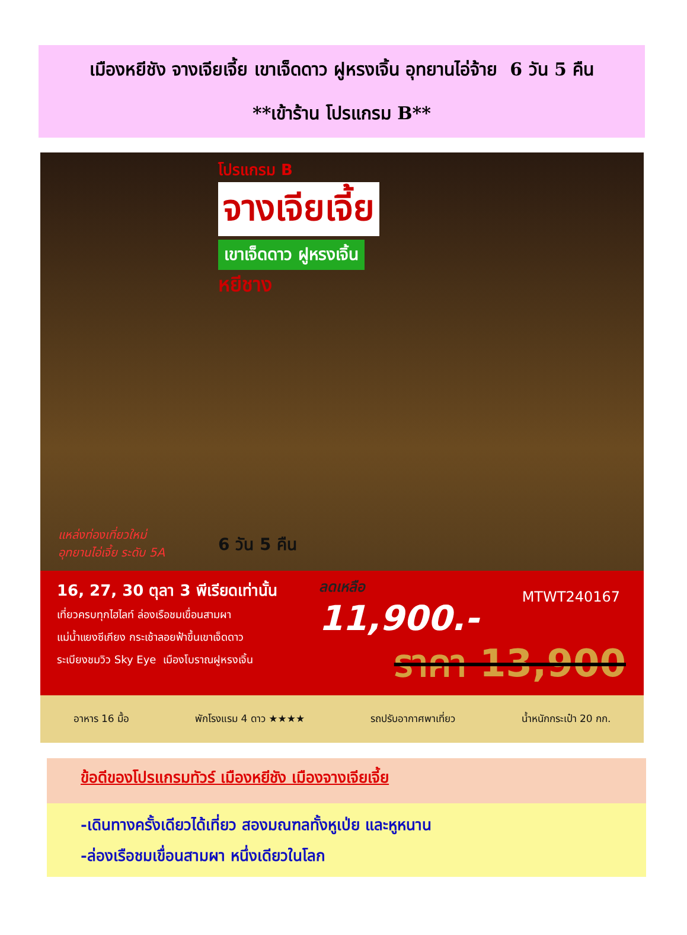เมืองหยีชัง จางเจียเจี้ย เขาเจ็ดดาว ฝูหรงเจิ้น อุทยานไอ่จ้าย 6 วัน 5 คืน
**เข้าร้าน โปรแกรม B**
โปรแกรม B
จางเจียเจี้ย
เขาเจ็ดดาว ฝูหรงเจิ้น
หยีชาง
แหล่งท่องเที่ยวใหม่
อุทยานไอ่เจี้ย ระดับ 5A
6 วัน 5 คืน
16, 27, 30 ตุลา 3 พีเรียดเท่านั้น
เที่ยวครบทุกไฮไลท์ ล่องเรือชมเขื่อนสามผา
แม่น้ำแยงซีเกียง กระเช้าลอยฟ้าขึ้นเขาเจ็ดดาว
ระเบียงชมวิว Sky Eye เมืองโบราณฝูหรงเจิ้น
ลดเหลือ
11,900.-
MTWT240167
ราคา 13,900
อาหาร 16 มื้อ พักโรงแรม 4 ดาว ★★★★ รถปรับอากาศพาเที่ยว น้ำหนักกระเป๋า 20 กก.
ข้อดีของโปรแกรมทัวร์ เมืองหยีชัง เมืองจางเจียเจี้ย
-เดินทางครั้งเดียวได้เที่ยว สองมณฑลทั้งหูเป่ย และหูหนาน
-ล่องเรือชมเขื่อนสามผา หนึ่งเดียวในโลก